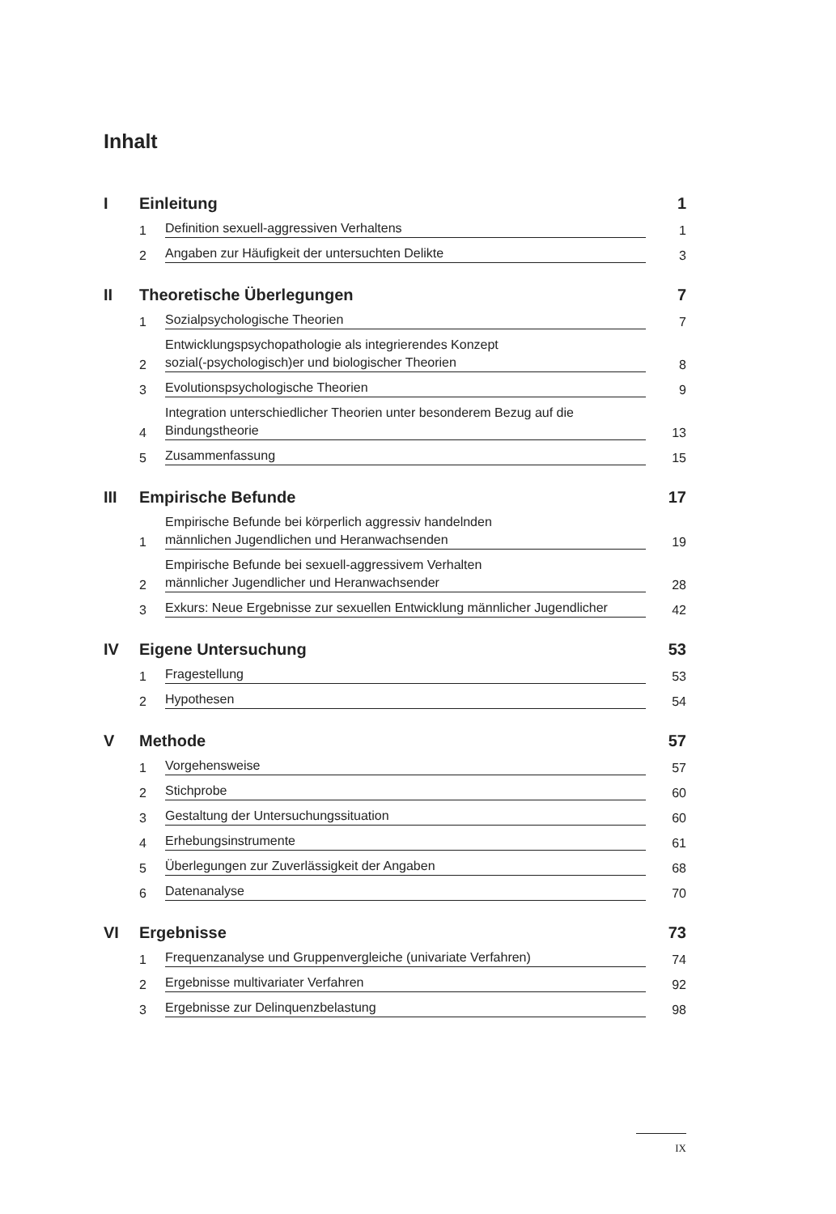Inhalt
I Einleitung 1
1 Definition sexuell-aggressiven Verhaltens 1
2 Angaben zur Häufigkeit der untersuchten Delikte 3
II Theoretische Überlegungen 7
1 Sozialpsychologische Theorien 7
2 Entwicklungspsychopathologie als integrierendes Konzept
sozial(-psychologisch)er und biologischer Theorien 8
3 Evolutionspsychologische Theorien 9
4 Integration unterschiedlicher Theorien unter besonderem Bezug auf die
Bindungstheorie 13
5 Zusammenfassung 15
III Empirische Befunde 17
1 Empirische Befunde bei körperlich aggressiv handelnden
männlichen Jugendlichen und Heranwachsenden 19
2 Empirische Befunde bei sexuell-aggressivem Verhalten
männlicher Jugendlicher und Heranwachsender 28
3 Exkurs: Neue Ergebnisse zur sexuellen Entwicklung männlicher Jugendlicher 42
IV Eigene Untersuchung 53
1 Fragestellung 53
2 Hypothesen 54
V Methode 57
1 Vorgehensweise 57
2 Stichprobe 60
3 Gestaltung der Untersuchungssituation 60
4 Erhebungsinstrumente 61
5 Überlegungen zur Zuverlässigkeit der Angaben 68
6 Datenanalyse 70
VI Ergebnisse 73
1 Frequenzanalyse und Gruppenvergleiche (univariate Verfahren) 74
2 Ergebnisse multivariater Verfahren 92
3 Ergebnisse zur Delinquenzbelastung 98
IX